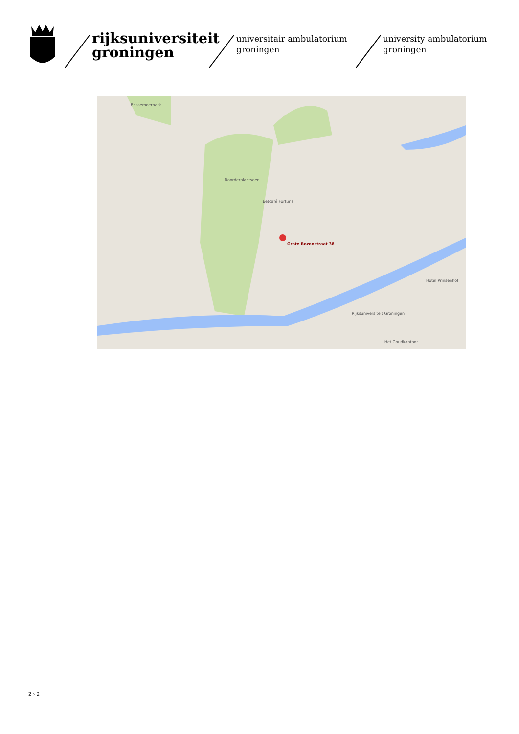rijksuniversiteit groningen
universitair ambulatorium groningen
university ambulatorium groningen
Grote Rozenstraat 38
Noorderplantsoen
Bessemoerpark
Rijksuniversiteit Groningen
Het Goudkantoor
Hotel Prinsenhof
Eetcafé Fortuna
2 › 2